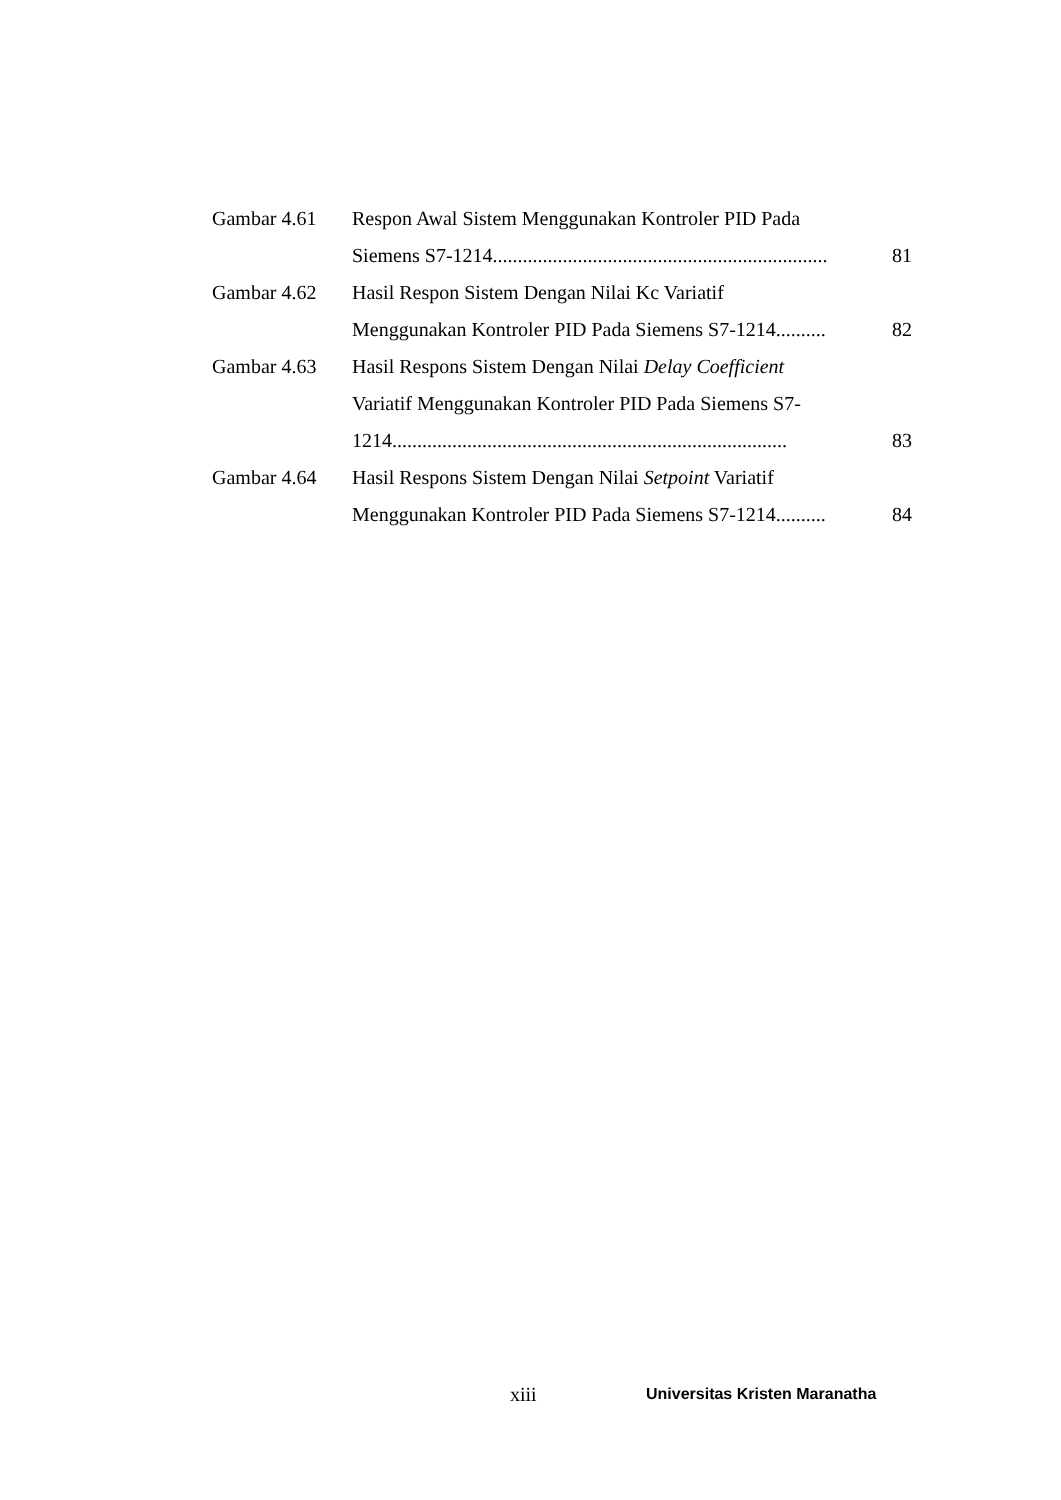Gambar 4.61 Respon Awal Sistem Menggunakan Kontroler PID Pada
Siemens S7-1214................................................................... 81
Gambar 4.62 Hasil Respon Sistem Dengan Nilai Kc Variatif
Menggunakan Kontroler PID Pada Siemens S7-1214.......... 82
Gambar 4.63 Hasil Respons Sistem Dengan Nilai Delay Coefficient
Variatif Menggunakan Kontroler PID Pada Siemens S7-
1214............................................................................... 83
Gambar 4.64 Hasil Respons Sistem Dengan Nilai Setpoint Variatif
Menggunakan Kontroler PID Pada Siemens S7-1214.......... 84
xiii Universitas Kristen Maranatha